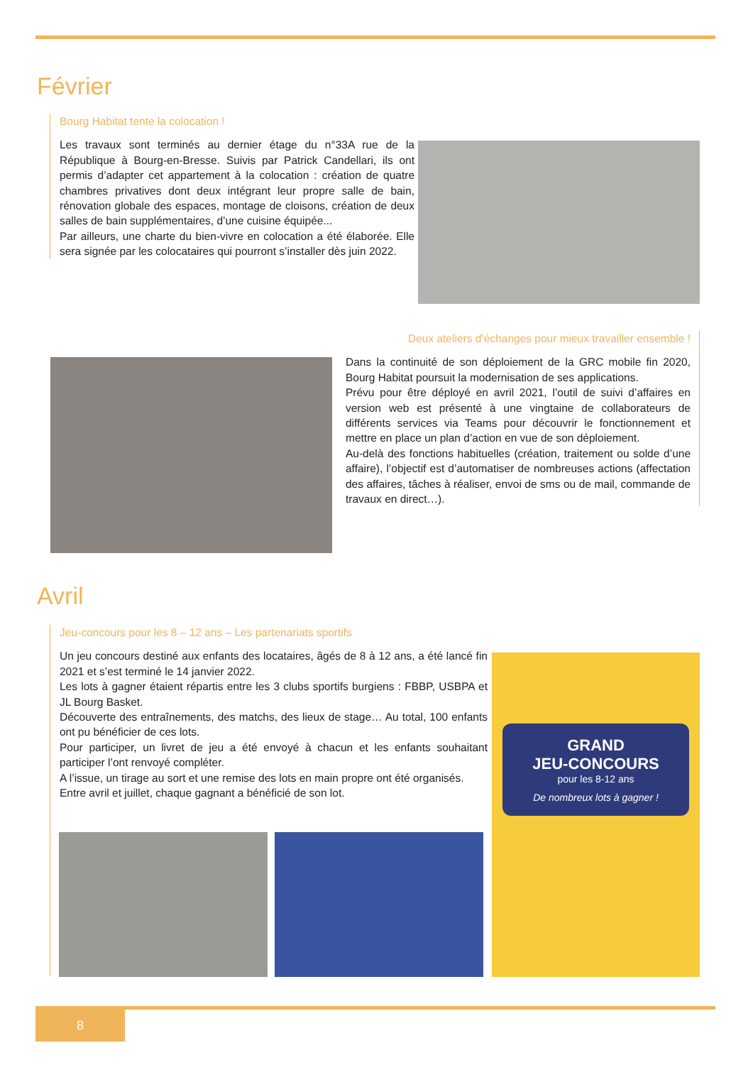Février
Bourg Habitat tente la colocation !
Les travaux sont terminés au dernier étage du n°33A rue de la République à Bourg-en-Bresse. Suivis par Patrick Candellari, ils ont permis d’adapter cet appartement à la colocation : création de quatre chambres privatives dont deux intégrant leur propre salle de bain, rénovation globale des espaces, montage de cloisons, création de deux salles de bain supplémentaires, d’une cuisine équipée...
Par ailleurs, une charte du bien-vivre en colocation a été élaborée. Elle sera signée par les colocataires qui pourront s’installer dès juin 2022.
Deux ateliers d’échanges pour mieux travailler ensemble !
Dans la continuité de son déploiement de la GRC mobile fin 2020, Bourg Habitat poursuit la modernisation de ses applications.
Prévu pour être déployé en avril 2021, l’outil de suivi d’affaires en version web est présenté à une vingtaine de collaborateurs de différents services via Teams pour découvrir le fonctionnement et mettre en place un plan d’action en vue de son déploiement.
Au-delà des fonctions habituelles (création, traitement ou solde d’une affaire), l’objectif est d’automatiser de nombreuses actions (affectation des affaires, tâches à réaliser, envoi de sms ou de mail, commande de travaux en direct…).
Avril
Jeu-concours pour les 8 – 12 ans – Les partenariats sportifs
Un jeu concours destiné aux enfants des locataires, âgés de 8 à 12 ans, a été lancé fin 2021 et s’est terminé le 14 janvier 2022.
Les lots à gagner étaient répartis entre les 3 clubs sportifs burgiens : FBBP, USBPA et JL Bourg Basket.
Découverte des entraînements, des matchs, des lieux de stage… Au total, 100 enfants ont pu bénéficier de ces lots.
Pour participer, un livret de jeu a été envoyé à chacun et les enfants souhaitant participer l’ont renvoyé compléter.
A l’issue, un tirage au sort et une remise des lots en main propre ont été organisés.
Entre avril et juillet, chaque gagnant a bénéficié de son lot.
GRAND
JEU-CONCOURS
pour les 8-12 ans
De nombreux lots à gagner !
8